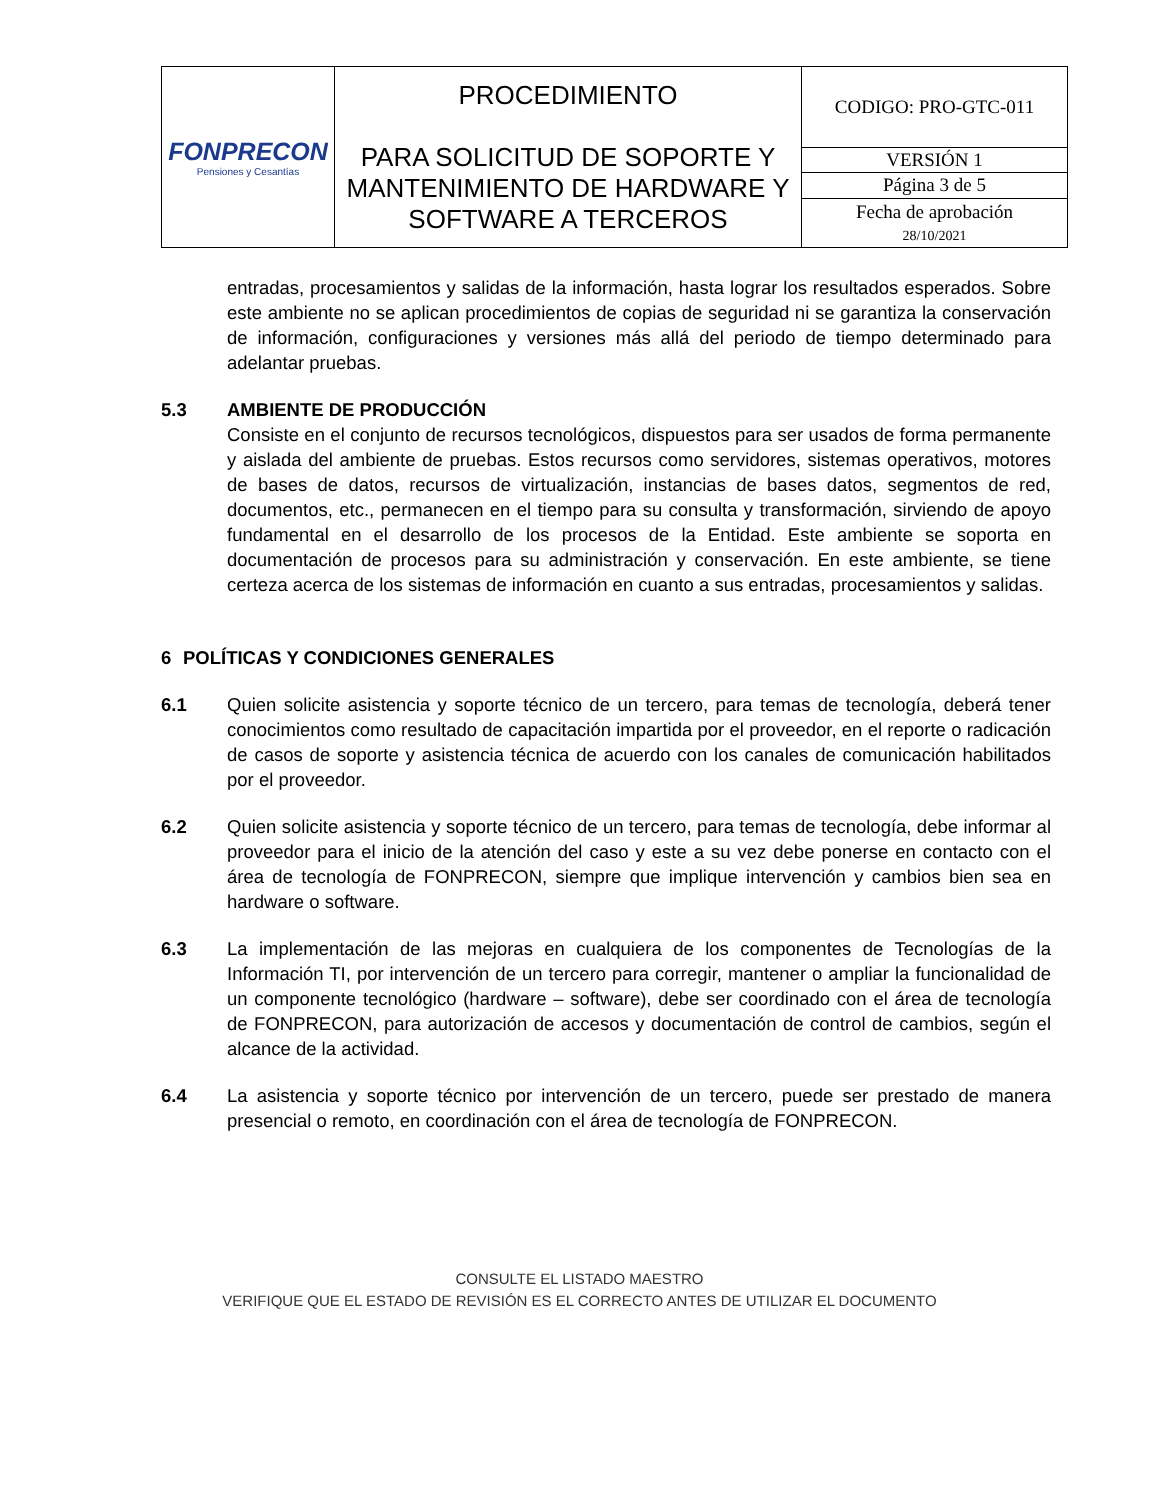| FONPRECON Pensiones y Cesantías | PROCEDIMIENTO PARA SOLICITUD DE SOPORTE Y MANTENIMIENTO DE HARDWARE Y SOFTWARE A TERCEROS | CODIGO: PRO-GTC-011 |
| | | VERSIÓN 1 |
| | | Página 3 de 5 |
| | | Fecha de aprobación 28/10/2021 |
entradas, procesamientos y salidas de la información, hasta lograr los resultados esperados. Sobre este ambiente no se aplican procedimientos de copias de seguridad ni se garantiza la conservación de información, configuraciones y versiones más allá del periodo de tiempo determinado para adelantar pruebas.
5.3 AMBIENTE DE PRODUCCIÓN
Consiste en el conjunto de recursos tecnológicos, dispuestos para ser usados de forma permanente y aislada del ambiente de pruebas. Estos recursos como servidores, sistemas operativos, motores de bases de datos, recursos de virtualización, instancias de bases datos, segmentos de red, documentos, etc., permanecen en el tiempo para su consulta y transformación, sirviendo de apoyo fundamental en el desarrollo de los procesos de la Entidad. Este ambiente se soporta en documentación de procesos para su administración y conservación. En este ambiente, se tiene certeza acerca de los sistemas de información en cuanto a sus entradas, procesamientos y salidas.
6 POLÍTICAS Y CONDICIONES GENERALES
6.1 Quien solicite asistencia y soporte técnico de un tercero, para temas de tecnología, deberá tener conocimientos como resultado de capacitación impartida por el proveedor, en el reporte o radicación de casos de soporte y asistencia técnica de acuerdo con los canales de comunicación habilitados por el proveedor.
6.2 Quien solicite asistencia y soporte técnico de un tercero, para temas de tecnología, debe informar al proveedor para el inicio de la atención del caso y este a su vez debe ponerse en contacto con el área de tecnología de FONPRECON, siempre que implique intervención y cambios bien sea en hardware o software.
6.3 La implementación de las mejoras en cualquiera de los componentes de Tecnologías de la Información TI, por intervención de un tercero para corregir, mantener o ampliar la funcionalidad de un componente tecnológico (hardware – software), debe ser coordinado con el área de tecnología de FONPRECON, para autorización de accesos y documentación de control de cambios, según el alcance de la actividad.
6.4 La asistencia y soporte técnico por intervención de un tercero, puede ser prestado de manera presencial o remoto, en coordinación con el área de tecnología de FONPRECON.
CONSULTE EL LISTADO MAESTRO
VERIFIQUE QUE EL ESTADO DE REVISIÓN ES EL CORRECTO ANTES DE UTILIZAR EL DOCUMENTO